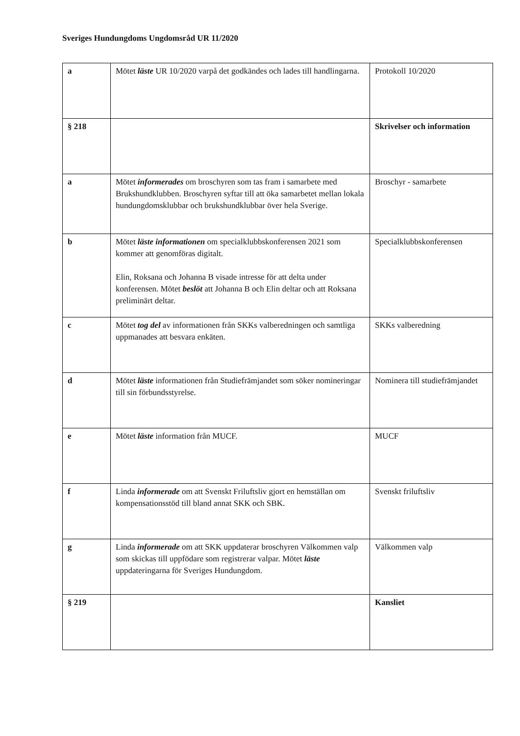Sveriges Hundungdoms Ungdomsråd UR 11/2020
| a | Mötet läste UR 10/2020 varpå det godkändes och lades till handlingarna. | Protokoll 10/2020 |
| § 218 | | Skrivelser och information |
| a | Mötet informerades om broschyren som tas fram i samarbete med Brukshundklubben. Broschyren syftar till att öka samarbetet mellan lokala hundungdomsklubbar och brukshundklubbar över hela Sverige. | Broschyr - samarbete |
| b | Mötet läste informationen om specialklubbskonferensen 2021 som kommer att genomföras digitalt. Elin, Roksana och Johanna B visade intresse för att delta under konferensen. Mötet beslöt att Johanna B och Elin deltar och att Roksana preliminärt deltar. | Specialklubbskonferensen |
| c | Mötet tog del av informationen från SKKs valberedningen och samtliga uppmanades att besvara enkäten. | SKKs valberedning |
| d | Mötet läste informationen från Studiefrämjandet som söker nomineringar till sin förbundsstyrelse. | Nominera till studiefrämjandet |
| e | Mötet läste information från MUCF. | MUCF |
| f | Linda informerade om att Svenskt Friluftsliv gjort en hemställan om kompensationsstöd till bland annat SKK och SBK. | Svenskt friluftsliv |
| g | Linda informerade om att SKK uppdaterar broschyren Välkommen valp som skickas till uppfödare som registrerar valpar. Mötet läste uppdateringarna för Sveriges Hundungdom. | Välkommen valp |
| § 219 | | Kansliet |